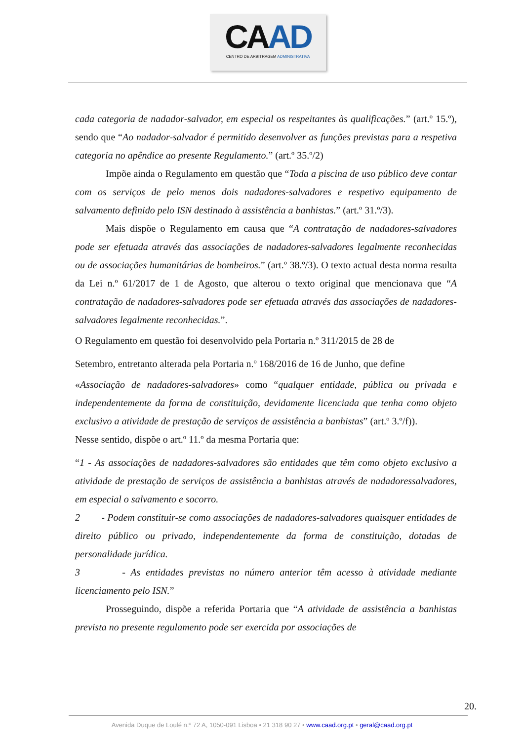CAAD
CENTRO DE ARBITRAGEM ADMINISTRATIVA
cada categoria de nadador-salvador, em especial os respeitantes às qualificações.” (art.º 15.º), sendo que “Ao nadador-salvador é permitido desenvolver as funções previstas para a respetiva categoria no apêndice ao presente Regulamento.” (art.º 35.º/2)
Impõe ainda o Regulamento em questão que “Toda a piscina de uso público deve contar com os serviços de pelo menos dois nadadores-salvadores e respetivo equipamento de salvamento definido pelo ISN destinado à assistência a banhistas.” (art.º 31.º/3).
Mais dispõe o Regulamento em causa que “A contratação de nadadores-salvadores pode ser efetuada através das associações de nadadores-salvadores legalmente reconhecidas ou de associações humanitárias de bombeiros.” (art.º 38.º/3). O texto actual desta norma resulta da Lei n.º 61/2017 de 1 de Agosto, que alterou o texto original que mencionava que “A contratação de nadadores-salvadores pode ser efetuada através das associações de nadadores-salvadores legalmente reconhecidas.”.
O Regulamento em questão foi desenvolvido pela Portaria n.º 311/2015 de 28 de
Setembro, entretanto alterada pela Portaria n.º 168/2016 de 16 de Junho, que define
«Associação de nadadores-salvadores» como “qualquer entidade, pública ou privada e independentemente da forma de constituição, devidamente licenciada que tenha como objeto exclusivo a atividade de prestação de serviços de assistência a banhistas” (art.º 3.º/f)).
Nesse sentido, dispõe o art.º 11.º da mesma Portaria que:
“1 - As associações de nadadores-salvadores são entidades que têm como objeto exclusivo a atividade de prestação de serviços de assistência a banhistas através de nadadoressalvadores, em especial o salvamento e socorro.
2 - Podem constituir-se como associações de nadadores-salvadores quaisquer entidades de direito público ou privado, independentemente da forma de constituição, dotadas de personalidade jurídica.
3 - As entidades previstas no número anterior têm acesso à atividade mediante licenciamento pelo ISN.”
Prosseguindo, dispõe a referida Portaria que “A atividade de assistência a banhistas prevista no presente regulamento pode ser exercida por associações de
20.
Avenida Duque de Loulé n.º 72 A, 1050-091 Lisboa • 21 318 90 27 • www.caad.org.pt • geral@caad.org.pt